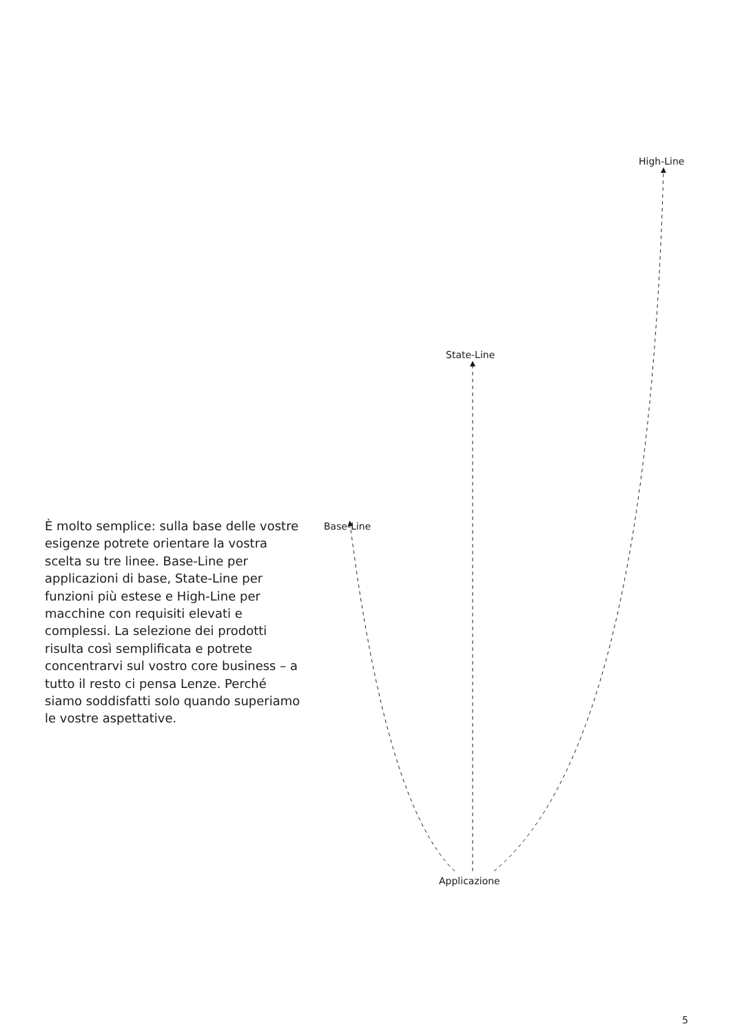High-Line
State-Line
È molto semplice: sulla base delle vostre esigenze potrete orientare la vostra scelta su tre linee. Base-Line per applicazioni di base, State-Line per funzioni più estese e High-Line per macchine con requisiti elevati e complessi. La selezione dei prodotti risulta così semplificata e potrete concentrarvi sul vostro core business – a tutto il resto ci pensa Lenze. Perché siamo soddisfatti solo quando superiamo le vostre aspettative.
Base-Line
Applicazione
5